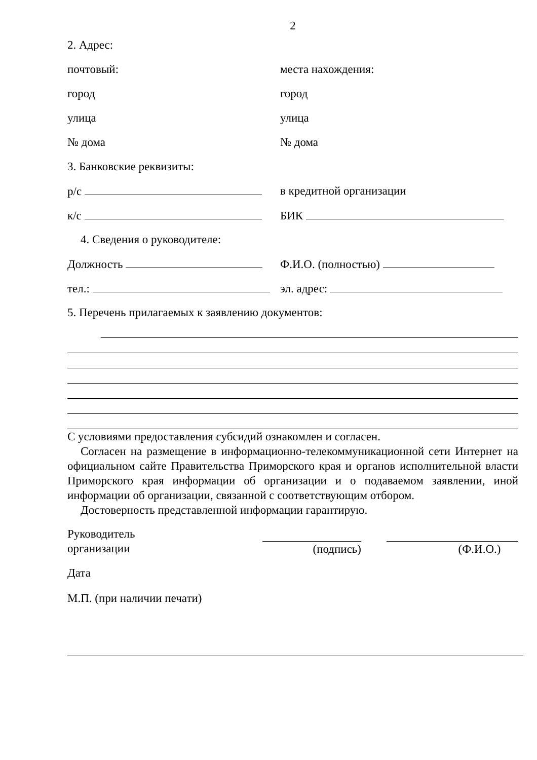2
2. Адрес:
почтовый: места нахождения:
город город
улица улица
№ дома № дома
3. Банковские реквизиты:
р/с в кредитной организации
к/с БИК
4. Сведения о руководителе:
Должность Ф.И.О. (полностью)
тел.: эл. адрес:
5. Перечень прилагаемых к заявлению документов:
С условиями предоставления субсидий ознакомлен и согласен.
Согласен на размещение в информационно-телекоммуникационной сети Интернет на официальном сайте Правительства Приморского края и органов исполнительной власти Приморского края информации об организации и о подаваемом заявлении, иной информации об организации, связанной с соответствующим отбором.
Достоверность представленной информации гарантирую.
Руководитель
организации
(подпись) (Ф.И.О.)
Дата
М.П. (при наличии печати)